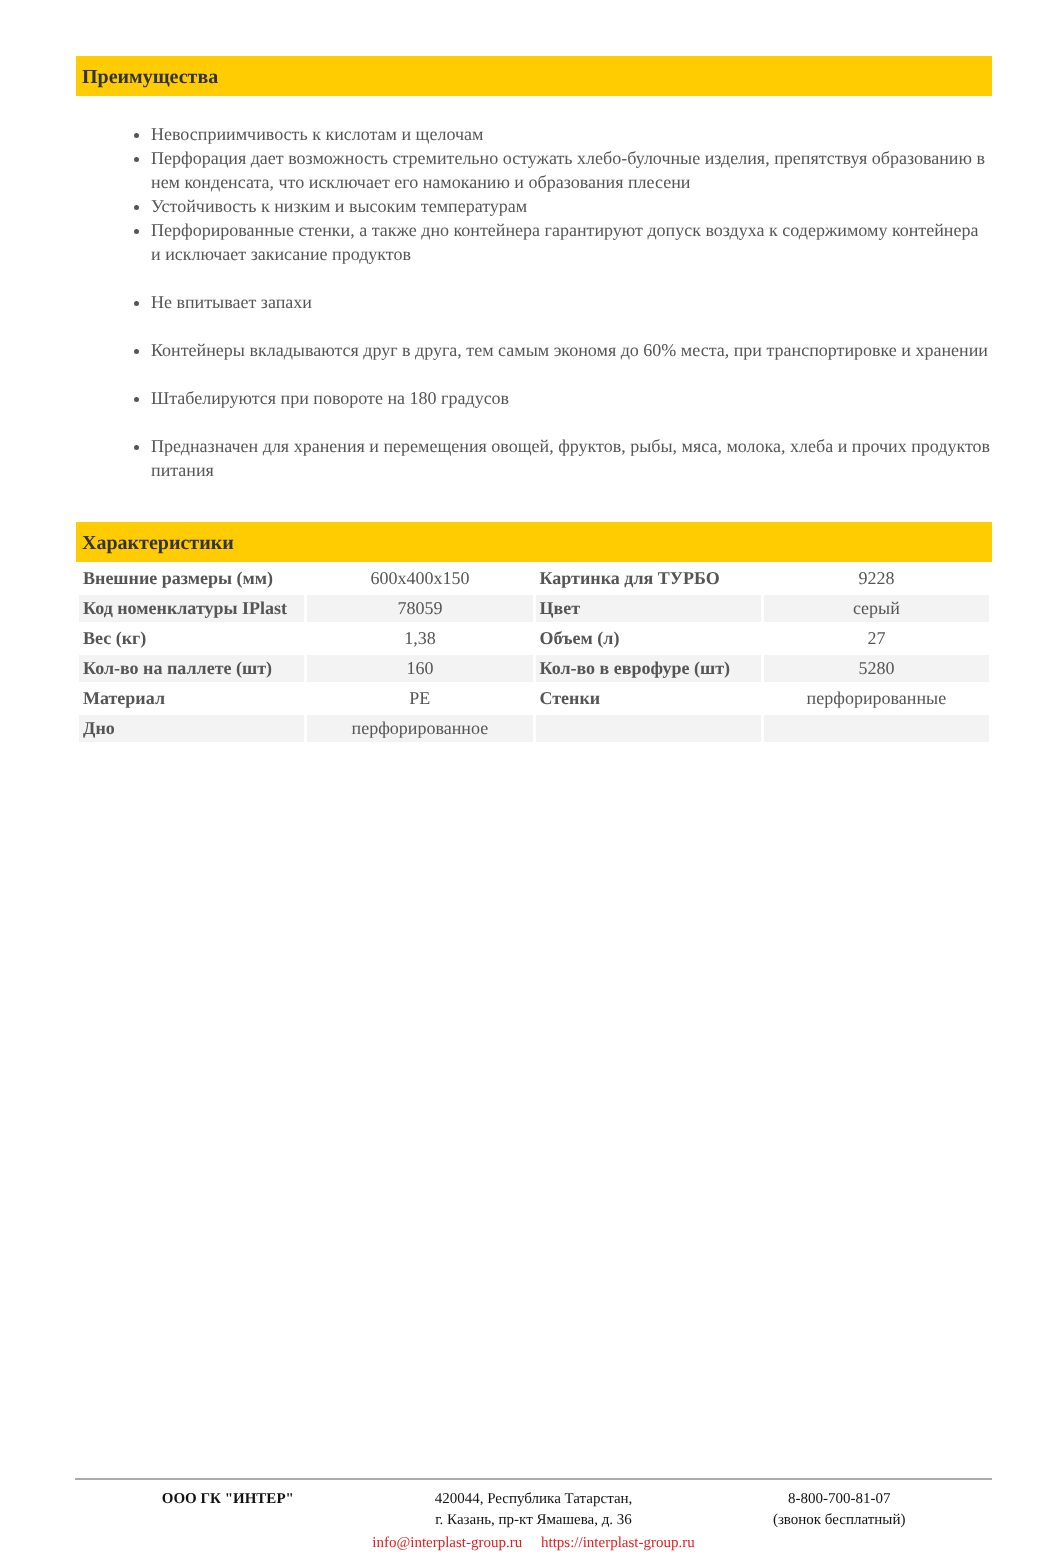Преимущества
Невосприимчивость к кислотам и щелочам
Перфорация дает возможность стремительно остужать хлебо-булочные изделия, препятствуя образованию в нем конденсата, что исключает его намоканию и образования плесени
Устойчивость к низким и высоким температурам
Перфорированные стенки, а также дно контейнера гарантируют допуск воздуха к содержимому контейнера и исключает закисание продуктов
Не впитывает запахи
Контейнеры вкладываются друг в друга, тем самым экономя до 60% места, при транспортировке и хранении
Штабелируются при повороте на 180 градусов
Предназначен для хранения и перемещения овощей, фруктов, рыбы, мяса, молока, хлеба и прочих продуктов питания
Характеристики
| Внешние размеры (мм) | 600x400x150 | Картинка для ТУРБО | 9228 |
| Код номенклатуры IPlast | 78059 | Цвет | серый |
| Вес (кг) | 1,38 | Объем (л) | 27 |
| Кол-во на паллете (шт) | 160 | Кол-во в еврофуре (шт) | 5280 |
| Материал | PE | Стенки | перфорированные |
| Дно | перфорированное | | |
ООО ГК "ИНТЕР" 420044, Республика Татарстан,
г. Казань, пр-кт Ямашева, д. 36
8-800-700-81-07
(звонок бесплатный)
info@interplast-group.ru https://interplast-group.ru